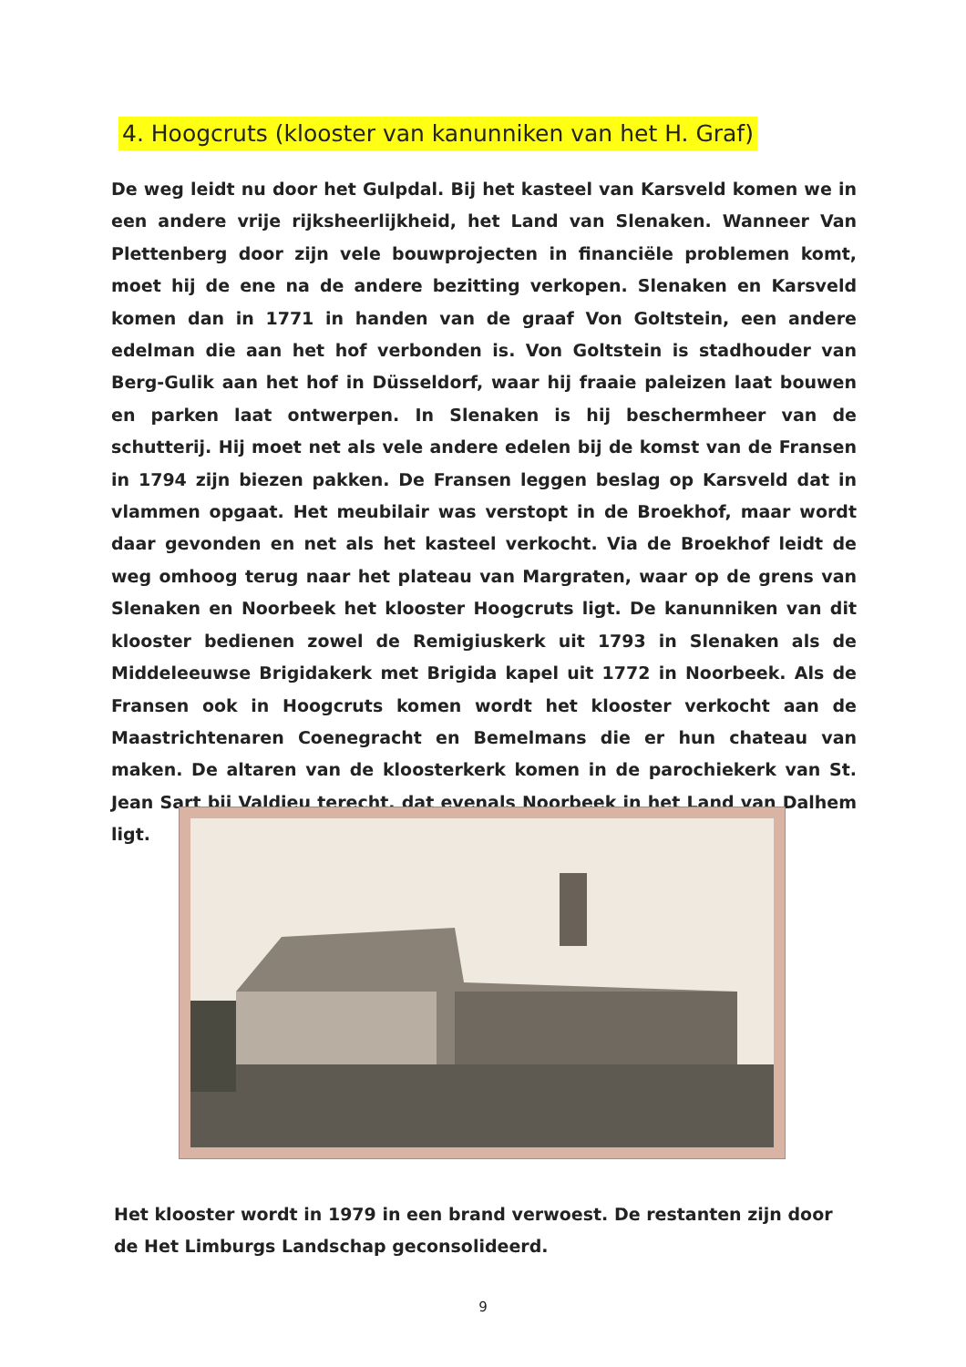4. Hoogcruts (klooster van kanunniken van het H. Graf)
De weg leidt nu door het Gulpdal. Bij het kasteel van Karsveld komen we in een andere vrije rijksheerlijkheid, het Land van Slenaken. Wanneer Van Plettenberg door zijn vele bouwprojecten in financiële problemen komt, moet hij de ene na de andere bezitting verkopen. Slenaken en Karsveld komen dan in 1771 in handen van de graaf Von Goltstein, een andere edelman die aan het hof verbonden is. Von Goltstein is stadhouder van Berg-Gulik aan het hof in Düsseldorf, waar hij fraaie paleizen laat bouwen en parken laat ontwerpen. In Slenaken is hij beschermheer van de schutterij. Hij moet net als vele andere edelen bij de komst van de Fransen in 1794 zijn biezen pakken. De Fransen leggen beslag op Karsveld dat in vlammen opgaat. Het meubilair was verstopt in de Broekhof, maar wordt daar gevonden en net als het kasteel verkocht. Via de Broekhof leidt de weg omhoog terug naar het plateau van Margraten, waar op de grens van Slenaken en Noorbeek het klooster Hoogcruts ligt. De kanunniken van dit klooster bedienen zowel de Remigiuskerk uit 1793 in Slenaken als de Middeleeuwse Brigidakerk met Brigida kapel uit 1772 in Noorbeek. Als de Fransen ook in Hoogcruts komen wordt het klooster verkocht aan de Maastrichtenaren Coenegracht en Bemelmans die er hun chateau van maken. De altaren van de kloosterkerk komen in de parochiekerk van St. Jean Sart bij Valdieu terecht, dat evenals Noorbeek in het Land van Dalhem ligt.
Het klooster wordt in 1979 in een brand verwoest. De restanten zijn door de Het Limburgs Landschap geconsolideerd.
9